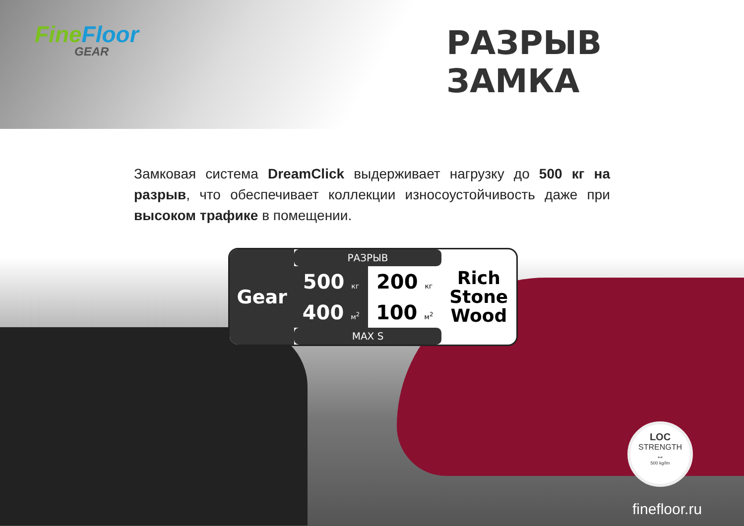FineFloor
GEAR
РАЗРЫВ ЗАМКА
Замковая система DreamClick выдерживает нагрузку до 500 кг на разрыв, что обеспечивает коллекции износоустойчивость даже при высоком трафике в помещении.
| Gear | РАЗРЫВ | | Rich Stone Wood |
| | 500 кг | 200 кг | |
| | 400 м<sup>2</sup> | 100 м<sup>2</sup> | |
| | MAX S | | |
LOC
STRENGTH
↔
500 kg/lm
finefloor.ru